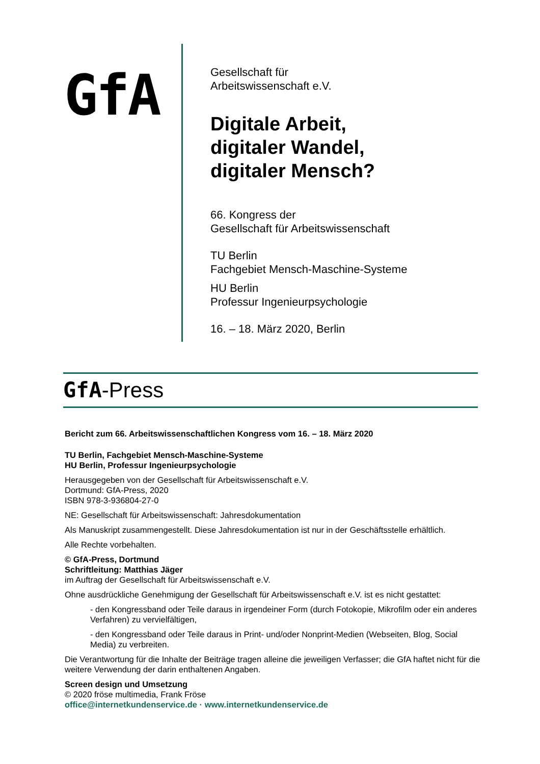GfA
Gesellschaft für
Arbeitswissenschaft e.V.
Digitale Arbeit,
digitaler Wandel,
digitaler Mensch?
66. Kongress der
Gesellschaft für Arbeitswissenschaft
TU Berlin
Fachgebiet Mensch-Maschine-Systeme
HU Berlin
Professur Ingenieurpsychologie
16. – 18. März 2020, Berlin
GfA-Press
Bericht zum 66. Arbeitswissenschaftlichen Kongress vom 16. – 18. März 2020
TU Berlin, Fachgebiet Mensch-Maschine-Systeme
HU Berlin, Professur Ingenieurpsychologie
Herausgegeben von der Gesellschaft für Arbeitswissenschaft e.V.
Dortmund: GfA-Press, 2020
ISBN 978-3-936804-27-0
NE: Gesellschaft für Arbeitswissenschaft: Jahresdokumentation
Als Manuskript zusammengestellt. Diese Jahresdokumentation ist nur in der Geschäftsstelle erhältlich.
Alle Rechte vorbehalten.
© GfA-Press, Dortmund
Schriftleitung: Matthias Jäger
im Auftrag der Gesellschaft für Arbeitswissenschaft e.V.
Ohne ausdrückliche Genehmigung der Gesellschaft für Arbeitswissenschaft e.V. ist es nicht gestattet:
- den Kongressband oder Teile daraus in irgendeiner Form (durch Fotokopie, Mikrofilm oder ein anderes Verfahren) zu vervielfältigen,
- den Kongressband oder Teile daraus in Print- und/oder Nonprint-Medien (Webseiten, Blog, Social Media) zu verbreiten.
Die Verantwortung für die Inhalte der Beiträge tragen alleine die jeweiligen Verfasser; die GfA haftet nicht für die weitere Verwendung der darin enthaltenen Angaben.
Screen design und Umsetzung
© 2020 fröse multimedia, Frank Fröse
office@internetkundenservice.de · www.internetkundenservice.de